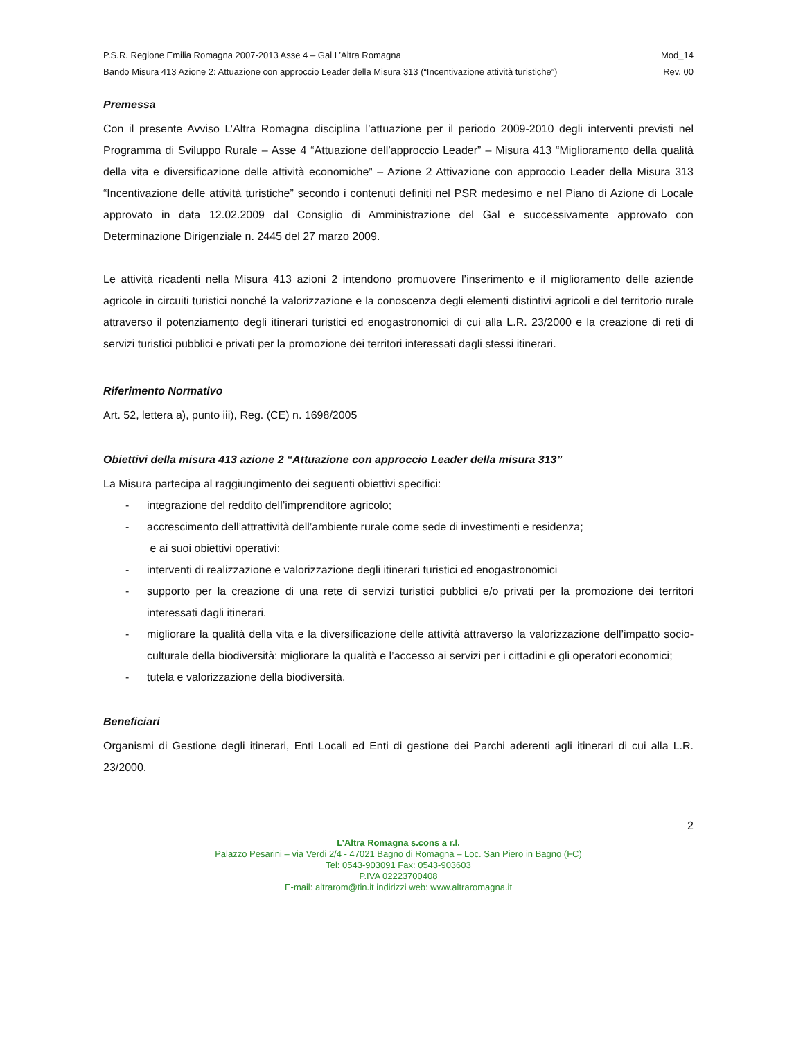P.S.R. Regione Emilia Romagna 2007-2013 Asse 4 – Gal L’Altra Romagna Mod_14
Bando Misura 413 Azione 2: Attuazione con approccio Leader della Misura 313 (“Incentivazione attività turistiche”) Rev. 00
Premessa
Con il presente Avviso L’Altra Romagna disciplina l’attuazione per il periodo 2009-2010 degli interventi previsti nel Programma di Sviluppo Rurale – Asse 4 “Attuazione dell’approccio Leader” – Misura 413 “Miglioramento della qualità della vita e diversificazione delle attività economiche” – Azione 2 Attivazione con approccio Leader della Misura 313 “Incentivazione delle attività turistiche” secondo i contenuti definiti nel PSR medesimo e nel Piano di Azione di Locale approvato in data 12.02.2009 dal Consiglio di Amministrazione del Gal e successivamente approvato con Determinazione Dirigenziale n. 2445 del 27 marzo 2009.
Le attività ricadenti nella Misura 413 azioni 2 intendono promuovere l’inserimento e il miglioramento delle aziende agricole in circuiti turistici nonché la valorizzazione e la conoscenza degli elementi distintivi agricoli e del territorio rurale attraverso il potenziamento degli itinerari turistici ed enogastronomici di cui alla L.R. 23/2000 e la creazione di reti di servizi turistici pubblici e privati per la promozione dei territori interessati dagli stessi itinerari.
Riferimento Normativo
Art. 52, lettera a), punto iii), Reg. (CE) n. 1698/2005
Obiettivi della misura 413 azione 2 “Attuazione con approccio Leader della misura 313”
La Misura partecipa al raggiungimento dei seguenti obiettivi specifici:
- integrazione del reddito dell’imprenditore agricolo;
- accrescimento dell’attrattività dell’ambiente rurale come sede di investimenti e residenza;
e ai suoi obiettivi operativi:
- interventi di realizzazione e valorizzazione degli itinerari turistici ed enogastronomici
- supporto per la creazione di una rete di servizi turistici pubblici e/o privati per la promozione dei territori interessati dagli itinerari.
- migliorare la qualità della vita e la diversificazione delle attività attraverso la valorizzazione dell’impatto socio-culturale della biodiversità: migliorare la qualità e l’accesso ai servizi per i cittadini e gli operatori economici;
- tutela e valorizzazione della biodiversità.
Beneficiari
Organismi di Gestione degli itinerari, Enti Locali ed Enti di gestione dei Parchi aderenti agli itinerari di cui alla L.R. 23/2000.
2
L’Altra Romagna s.cons a r.l.
Palazzo Pesarini – via Verdi 2/4 - 47021 Bagno di Romagna – Loc. San Piero in Bagno (FC)
Tel: 0543-903091 Fax: 0543-903603
P.IVA 02223700408
E-mail: altrarom@tin.it indirizzi web: www.altraromagna.it